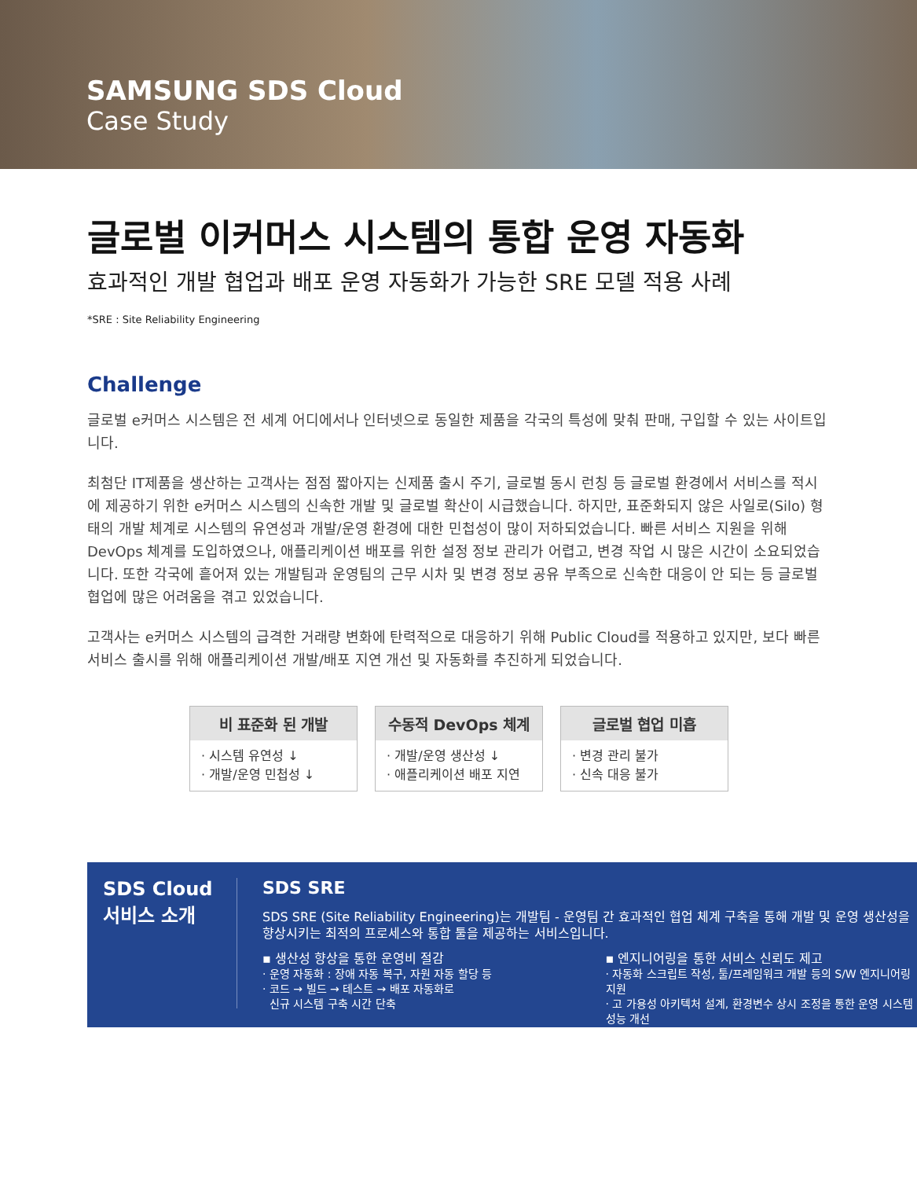SAMSUNG SDS Cloud
Case Study
글로벌 이커머스 시스템의 통합 운영 자동화
효과적인 개발 협업과 배포 운영 자동화가 가능한 SRE 모델 적용 사례
*SRE : Site Reliability Engineering
Challenge
글로벌 e커머스 시스템은 전 세계 어디에서나 인터넷으로 동일한 제품을 각국의 특성에 맞춰 판매, 구입할 수 있는 사이트입니다.
최첨단 IT제품을 생산하는 고객사는 점점 짧아지는 신제품 출시 주기, 글로벌 동시 런칭 등 글로벌 환경에서 서비스를 적시에 제공하기 위한 e커머스 시스템의 신속한 개발 및 글로벌 확산이 시급했습니다. 하지만, 표준화되지 않은 사일로(Silo) 형태의 개발 체계로 시스템의 유연성과 개발/운영 환경에 대한 민첩성이 많이 저하되었습니다. 빠른 서비스 지원을 위해 DevOps 체계를 도입하였으나, 애플리케이션 배포를 위한 설정 정보 관리가 어렵고, 변경 작업 시 많은 시간이 소요되었습니다. 또한 각국에 흩어져 있는 개발팀과 운영팀의 근무 시차 및 변경 정보 공유 부족으로 신속한 대응이 안 되는 등 글로벌 협업에 많은 어려움을 겪고 있었습니다.
고객사는 e커머스 시스템의 급격한 거래량 변화에 탄력적으로 대응하기 위해 Public Cloud를 적용하고 있지만, 보다 빠른 서비스 출시를 위해 애플리케이션 개발/배포 지연 개선 및 자동화를 추진하게 되었습니다.
비 표준화 된 개발
· 시스템 유연성 ↓
· 개발/운영 민첩성 ↓
수동적 DevOps 체계
· 개발/운영 생산성 ↓
· 애플리케이션 배포 지연
글로벌 협업 미흡
· 변경 관리 불가
· 신속 대응 불가
SDS Cloud
서비스 소개
SDS SRE
SDS SRE (Site Reliability Engineering)는 개발팀 - 운영팀 간 효과적인 협업 체계 구축을 통해 개발 및 운영 생산성을 향상시키는 최적의 프로세스와 통합 툴을 제공하는 서비스입니다.
▪ 생산성 향상을 통한 운영비 절감
· 운영 자동화 : 장애 자동 복구, 자원 자동 할당 등
· 코드 → 빌드 → 테스트 → 배포 자동화로
신규 시스템 구축 시간 단축
▪ 엔지니어링을 통한 서비스 신뢰도 제고
· 자동화 스크립트 작성, 툴/프레임워크 개발 등의 S/W 엔지니어링 지원
· 고 가용성 아키텍처 설계, 환경변수 상시 조정을 통한 운영 시스템 성능 개선